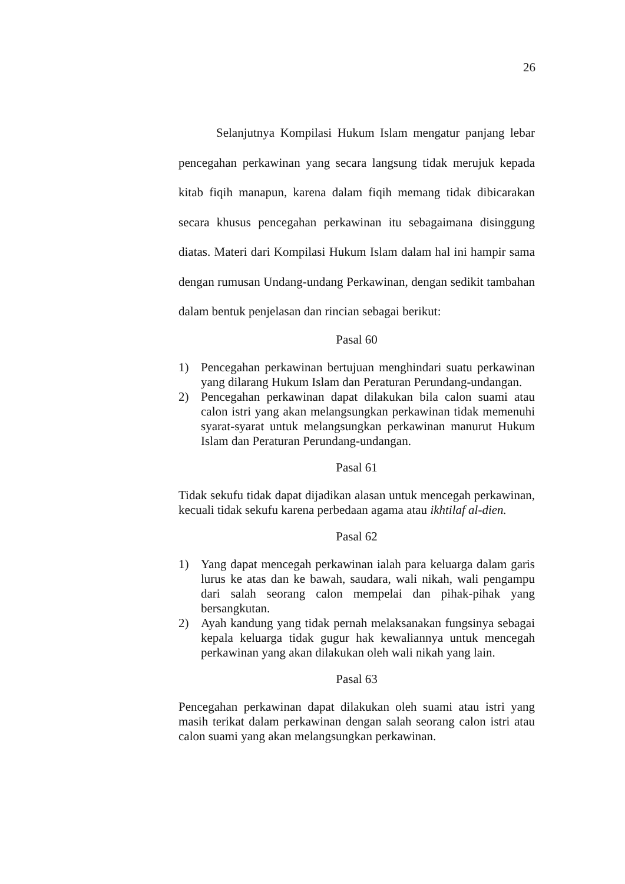26
Selanjutnya Kompilasi Hukum Islam mengatur panjang lebar pencegahan perkawinan yang secara langsung tidak merujuk kepada kitab fiqih manapun, karena dalam fiqih memang tidak dibicarakan secara khusus pencegahan perkawinan itu sebagaimana disinggung diatas. Materi dari Kompilasi Hukum Islam dalam hal ini hampir sama dengan rumusan Undang-undang Perkawinan, dengan sedikit tambahan dalam bentuk penjelasan dan rincian sebagai berikut:
Pasal 60
1) Pencegahan perkawinan bertujuan menghindari suatu perkawinan yang dilarang Hukum Islam dan Peraturan Perundang-undangan.
2) Pencegahan perkawinan dapat dilakukan bila calon suami atau calon istri yang akan melangsungkan perkawinan tidak memenuhi syarat-syarat untuk melangsungkan perkawinan manurut Hukum Islam dan Peraturan Perundang-undangan.
Pasal 61
Tidak sekufu tidak dapat dijadikan alasan untuk mencegah perkawinan, kecuali tidak sekufu karena perbedaan agama atau ikhtilaf al-dien.
Pasal 62
1) Yang dapat mencegah perkawinan ialah para keluarga dalam garis lurus ke atas dan ke bawah, saudara, wali nikah, wali pengampu dari salah seorang calon mempelai dan pihak-pihak yang bersangkutan.
2) Ayah kandung yang tidak pernah melaksanakan fungsinya sebagai kepala keluarga tidak gugur hak kewaliannya untuk mencegah perkawinan yang akan dilakukan oleh wali nikah yang lain.
Pasal 63
Pencegahan perkawinan dapat dilakukan oleh suami atau istri yang masih terikat dalam perkawinan dengan salah seorang calon istri atau calon suami yang akan melangsungkan perkawinan.